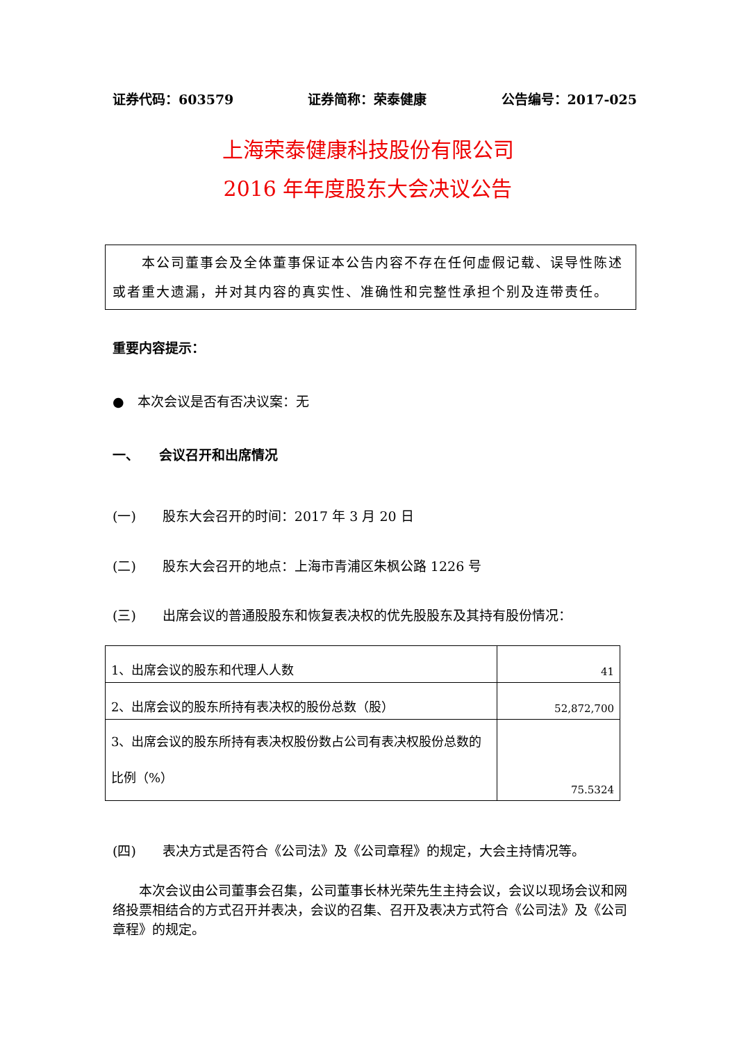证券代码：603579 证券简称：荣泰健康 公告编号：2017-025
上海荣泰健康科技股份有限公司
2016 年年度股东大会决议公告
　　本公司董事会及全体董事保证本公告内容不存在任何虚假记载、误导性陈述或者重大遗漏，并对其内容的真实性、准确性和完整性承担个别及连带责任。
重要内容提示：
●　本次会议是否有否决议案：无
一、　　会议召开和出席情况
(一)　　股东大会召开的时间：2017 年 3 月 20 日
(二)　　股东大会召开的地点：上海市青浦区朱枫公路 1226 号
(三)　　出席会议的普通股股东和恢复表决权的优先股股东及其持有股份情况：
| 1、出席会议的股东和代理人人数 | 41 |
| 2、出席会议的股东所持有表决权的股份总数（股） | 52,872,700 |
| 3、出席会议的股东所持有表决权股份数占公司有表决权股份总数的比例（%） | 75.5324 |
(四)　　表决方式是否符合《公司法》及《公司章程》的规定，大会主持情况等。
　　本次会议由公司董事会召集，公司董事长林光荣先生主持会议，会议以现场会议和网络投票相结合的方式召开并表决，会议的召集、召开及表决方式符合《公司法》及《公司章程》的规定。